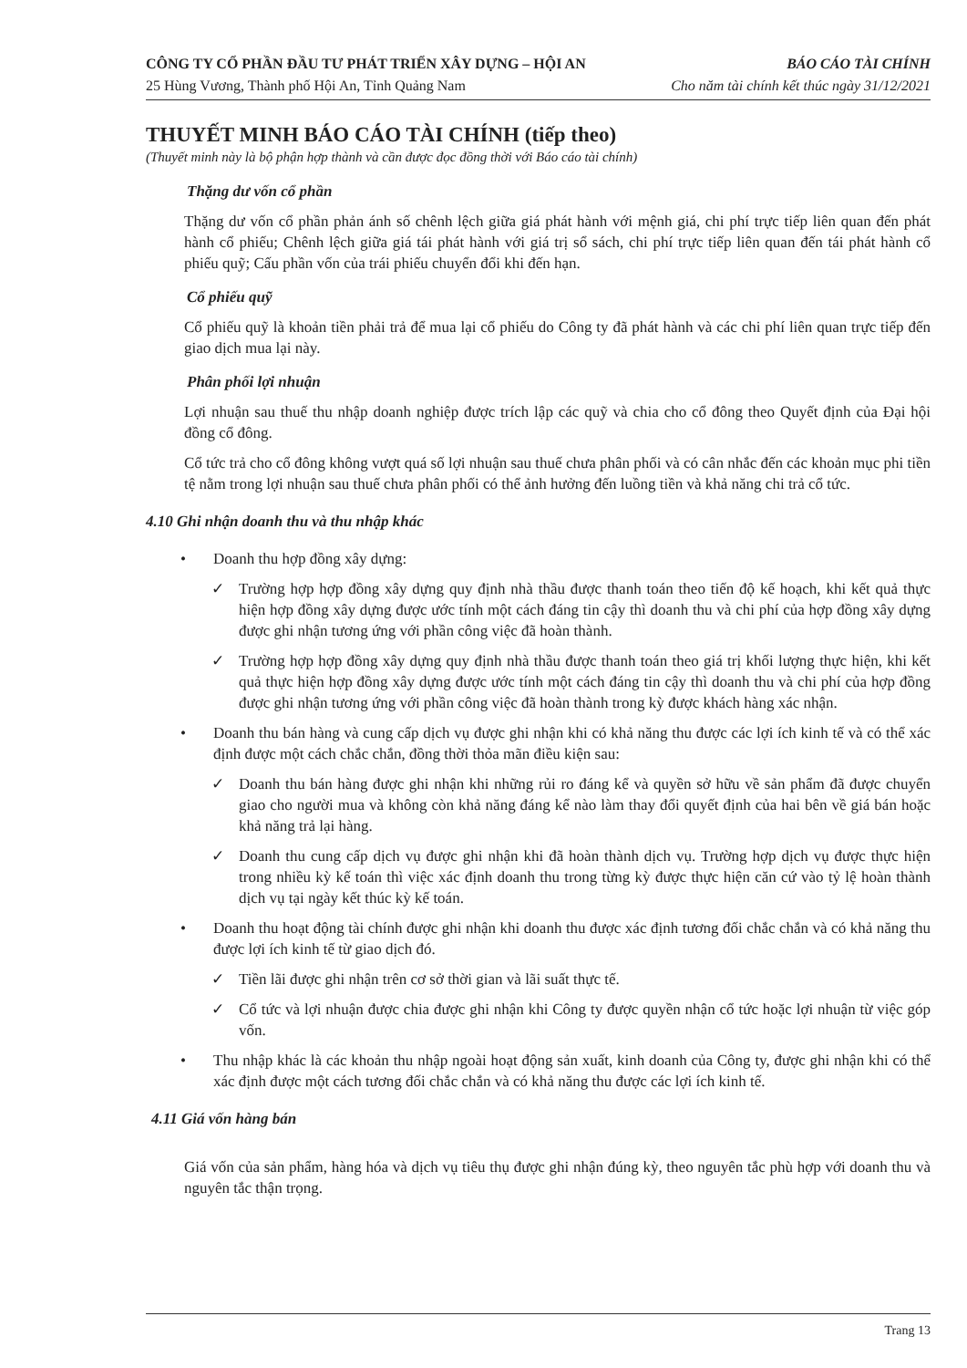CÔNG TY CỔ PHẦN ĐẦU TƯ PHÁT TRIỂN XÂY DỰNG – HỘI AN
25 Hùng Vương, Thành phố Hội An, Tỉnh Quảng Nam
BÁO CÁO TÀI CHÍNH
Cho năm tài chính kết thúc ngày 31/12/2021
THUYẾT MINH BÁO CÁO TÀI CHÍNH (tiếp theo)
(Thuyết minh này là bộ phận hợp thành và cần được đọc đồng thời với Báo cáo tài chính)
Thặng dư vốn cổ phần
Thặng dư vốn cổ phần phản ánh số chênh lệch giữa giá phát hành với mệnh giá, chi phí trực tiếp liên quan đến phát hành cổ phiếu; Chênh lệch giữa giá tái phát hành với giá trị sổ sách, chi phí trực tiếp liên quan đến tái phát hành cổ phiếu quỹ; Cấu phần vốn của trái phiếu chuyển đổi khi đến hạn.
Cổ phiếu quỹ
Cổ phiếu quỹ là khoản tiền phải trả để mua lại cổ phiếu do Công ty đã phát hành và các chi phí liên quan trực tiếp đến giao dịch mua lại này.
Phân phối lợi nhuận
Lợi nhuận sau thuế thu nhập doanh nghiệp được trích lập các quỹ và chia cho cổ đông theo Quyết định của Đại hội đồng cổ đông.
Cổ tức trả cho cổ đông không vượt quá số lợi nhuận sau thuế chưa phân phối và có cân nhắc đến các khoản mục phi tiền tệ nằm trong lợi nhuận sau thuế chưa phân phối có thể ảnh hưởng đến luồng tiền và khả năng chi trả cổ tức.
4.10 Ghi nhận doanh thu và thu nhập khác
• Doanh thu hợp đồng xây dựng:
✓ Trường hợp hợp đồng xây dựng quy định nhà thầu được thanh toán theo tiến độ kế hoạch, khi kết quả thực hiện hợp đồng xây dựng được ước tính một cách đáng tin cậy thì doanh thu và chi phí của hợp đồng xây dựng được ghi nhận tương ứng với phần công việc đã hoàn thành.
✓ Trường hợp hợp đồng xây dựng quy định nhà thầu được thanh toán theo giá trị khối lượng thực hiện, khi kết quả thực hiện hợp đồng xây dựng được ước tính một cách đáng tin cậy thì doanh thu và chi phí của hợp đồng được ghi nhận tương ứng với phần công việc đã hoàn thành trong kỳ được khách hàng xác nhận.
• Doanh thu bán hàng và cung cấp dịch vụ được ghi nhận khi có khả năng thu được các lợi ích kinh tế và có thể xác định được một cách chắc chắn, đồng thời thỏa mãn điều kiện sau:
✓ Doanh thu bán hàng được ghi nhận khi những rủi ro đáng kể và quyền sở hữu về sản phẩm đã được chuyển giao cho người mua và không còn khả năng đáng kể nào làm thay đổi quyết định của hai bên về giá bán hoặc khả năng trả lại hàng.
✓ Doanh thu cung cấp dịch vụ được ghi nhận khi đã hoàn thành dịch vụ. Trường hợp dịch vụ được thực hiện trong nhiều kỳ kế toán thì việc xác định doanh thu trong từng kỳ được thực hiện căn cứ vào tỷ lệ hoàn thành dịch vụ tại ngày kết thúc kỳ kế toán.
• Doanh thu hoạt động tài chính được ghi nhận khi doanh thu được xác định tương đối chắc chắn và có khả năng thu được lợi ích kinh tế từ giao dịch đó.
✓ Tiền lãi được ghi nhận trên cơ sở thời gian và lãi suất thực tế.
✓ Cổ tức và lợi nhuận được chia được ghi nhận khi Công ty được quyền nhận cổ tức hoặc lợi nhuận từ việc góp vốn.
• Thu nhập khác là các khoản thu nhập ngoài hoạt động sản xuất, kinh doanh của Công ty, được ghi nhận khi có thể xác định được một cách tương đối chắc chắn và có khả năng thu được các lợi ích kinh tế.
4.11 Giá vốn hàng bán
Giá vốn của sản phẩm, hàng hóa và dịch vụ tiêu thụ được ghi nhận đúng kỳ, theo nguyên tắc phù hợp với doanh thu và nguyên tắc thận trọng.
Trang 13